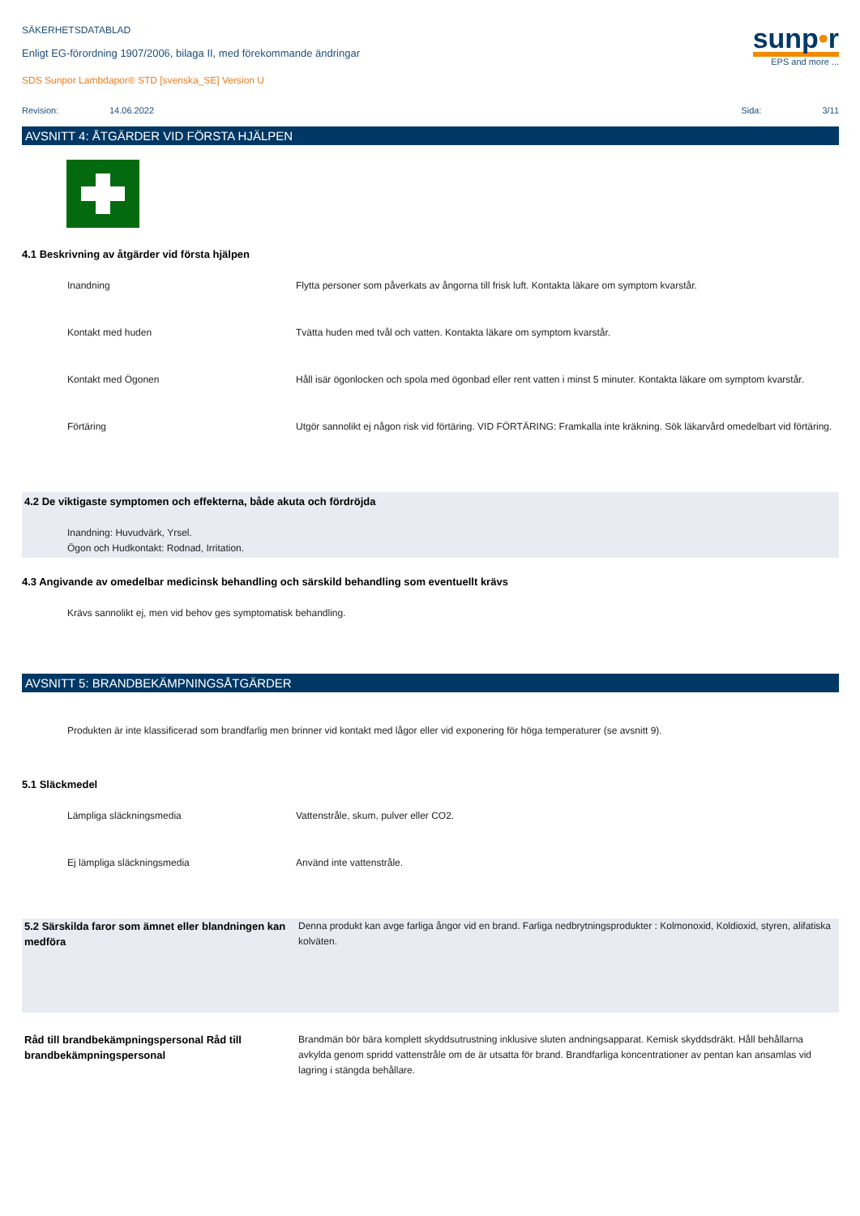SÄKERHETSDATABLAD
Enligt EG-förordning 1907/2006, bilaga II, med förekommande ändringar
sunp•r
EPS and more ...
SDS Sunpor Lambdapor® STD [svenska_SE] Version U
Revision: 14.06.2022 Sida: 3/11
AVSNITT 4: ÅTGÄRDER VID FÖRSTA HJÄLPEN
4.1 Beskrivning av åtgärder vid första hjälpen
| Inandning | Flytta personer som påverkats av ångorna till frisk luft. Kontakta läkare om symptom kvarstår. |
| Kontakt med huden | Tvätta huden med tvål och vatten. Kontakta läkare om symptom kvarstår. |
| Kontakt med Ögonen | Håll isär ögonlocken och spola med ögonbad eller rent vatten i minst 5 minuter. Kontakta läkare om symptom kvarstår. |
| Förtäring | Utgör sannolikt ej någon risk vid förtäring. VID FÖRTÄRING: Framkalla inte kräkning. Sök läkarvård omedelbart vid förtäring. |
4.2 De viktigaste symptomen och effekterna, både akuta och fördröjda
Inandning: Huvudvärk, Yrsel.
Ögon och Hudkontakt: Rodnad, Irritation.
4.3 Angivande av omedelbar medicinsk behandling och särskild behandling som eventuellt krävs
Krävs sannolikt ej, men vid behov ges symptomatisk behandling.
AVSNITT 5: BRANDBEKÄMPNINGSÅTGÄRDER
Produkten är inte klassificerad som brandfarlig men brinner vid kontakt med lågor eller vid exponering för höga temperaturer (se avsnitt 9).
5.1 Släckmedel
| Lämpliga släckningsmedia | Vattenstråle, skum, pulver eller CO2. |
| Ej lämpliga släckningsmedia | Använd inte vattenstråle. |
| 5.2 Särskilda faror som ämnet eller blandningen kan medföra | Denna produkt kan avge farliga ångor vid en brand. Farliga nedbrytningsprodukter : Kolmonoxid, Koldioxid, styren, alifatiska kolväten. |
| Råd till brandbekämpningspersonal Råd till brandbekämpningspersonal | Brandmän bör bära komplett skyddsutrustning inklusive sluten andningsapparat. Kemisk skyddsdräkt. Håll behållarna avkylda genom spridd vattenstråle om de är utsatta för brand. Brandfarliga koncentrationer av pentan kan ansamlas vid lagring i stängda behållare. |